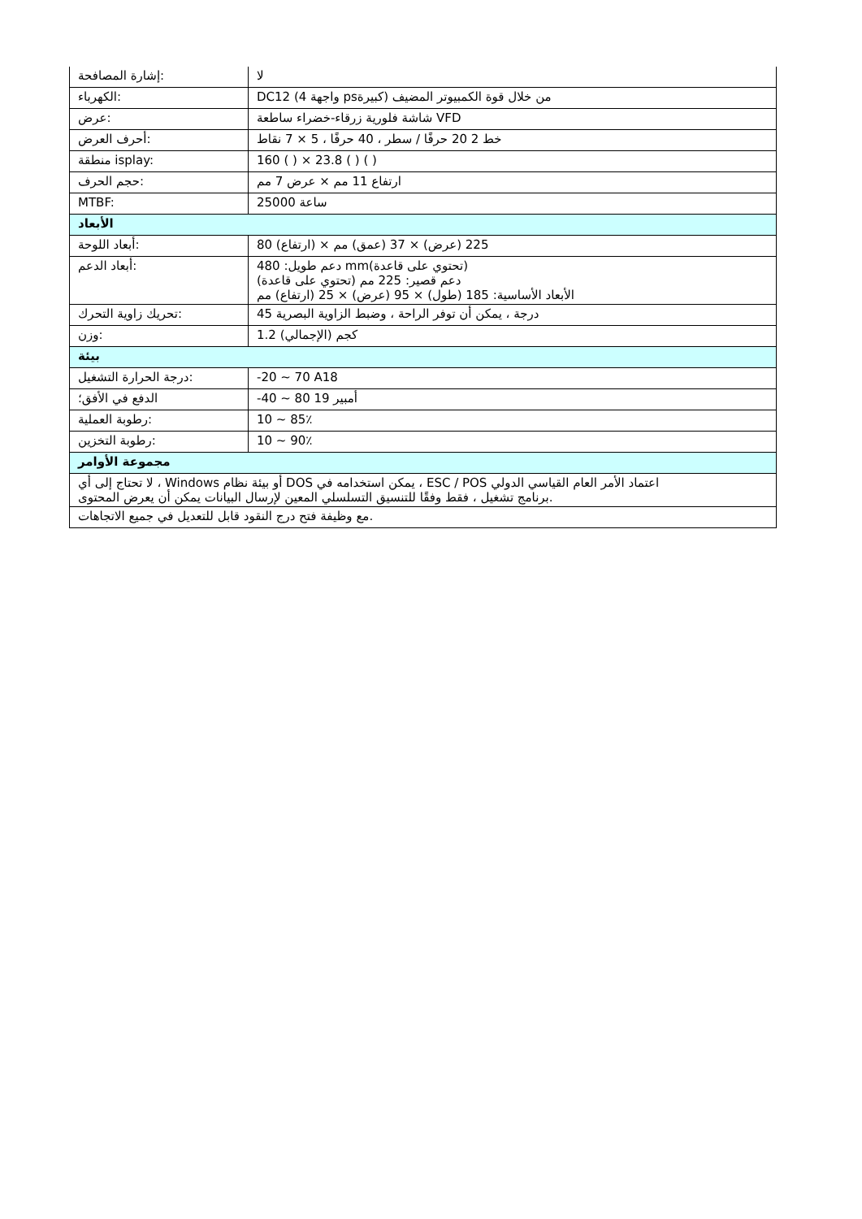| إشارة المصافحة: | لا |
| الكهرباء: | DC12 (4 واجهة psكبيرة) من خلال قوة الكمبيوتر المضيف |
| عرض: | شاشة فلورية زرقاء-خضراء ساطعة VFD |
| أحرف العرض: | خط 2 20 حرفًا / سطر ، 40 حرفًا ، 5 × 7 نقاط |
| منطقة isplay: | 160 ( ) × 23.8 ( ) ( ) |
| حجم الحرف: | ارتفاع 11 مم × عرض 7 مم |
| MTBF: | 25000 ساعة |
| الأبعاد | |
| أبعاد اللوحة: | 80 (ارتفاع) × 225 (عرض) × 37 (عمق) مم |
| أبعاد الدعم: | دعم طويل: 480 mm(تحتوي على قاعدة) دعم قصير: 225 مم (تحتوي على قاعدة) الأبعاد الأساسية: 185 (طول) × 95 (عرض) × 25 (ارتفاع) مم |
| تحريك زاوية التحرك: | 45 درجة ، يمكن أن توفر الراحة ، وضبط الزاوية البصرية |
| وزن: | 1.2 كجم (الإجمالي) |
| بيئة | |
| درجة الحرارة التشغيل: | -20 ~ 70 A18 |
| الدفع في الأفق؛ | -40 ~ 80 19 أمبير |
| رطوبة العملية: | 10 ~ 85٪ |
| رطوبة التخزين: | 10 ~ 90٪ |
| مجموعة الأوامر | |
| لا تحتاج إلى أي ، Windows أو بيئة نظام DOS يمكن استخدامه في ، ESC / POS اعتماد الأمر العام القياسي الدولي برنامج تشغيل ، فقط وفقًا للتنسيق التسلسلي المعين لإرسال البيانات يمكن أن يعرض المحتوى. | |
| مع وظيفة فتح درج النقود قابل للتعديل في جميع الاتجاهات. | |